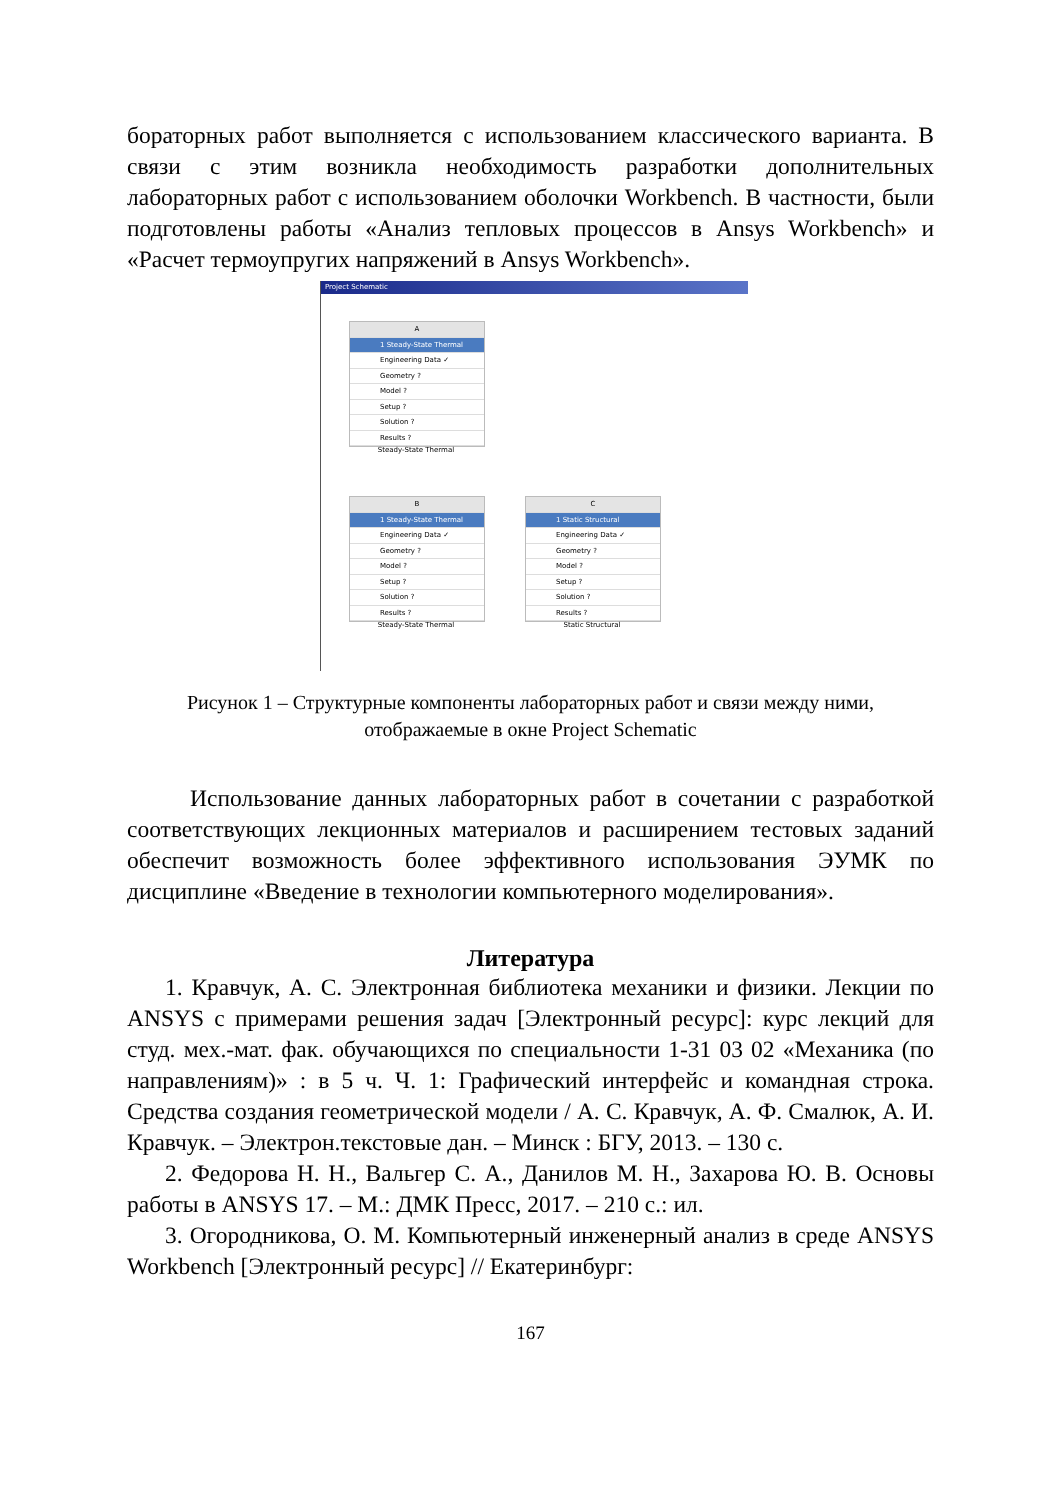бораторных работ выполняется с использованием классического варианта. В связи с этим возникла необходимость разработки дополнительных лабораторных работ с использованием оболочки Workbench. В частности, были подготовлены работы «Анализ тепловых процессов в Ansys Workbench» и «Расчет термоупругих напряжений в Ansys Workbench».
Project Schematic
A
1 Steady-State Thermal
Engineering Data ✓
Geometry ?
Model ?
Setup ?
Solution ?
Results ?
Steady-State Thermal
B
1 Steady-State Thermal
Engineering Data ✓
Geometry ?
Model ?
Setup ?
Solution ?
Results ?
Steady-State Thermal
C
1 Static Structural
Engineering Data ✓
Geometry ?
Model ?
Setup ?
Solution ?
Results ?
Static Structural
Рисунок 1 – Структурные компоненты лабораторных работ и связи между ними,
отображаемые в окне Project Schematic
Использование данных лабораторных работ в сочетании с разработкой соответствующих лекционных материалов и расширением тестовых заданий обеспечит возможность более эффективного использования ЭУМК по дисциплине «Введение в технологии компьютерного моделирования».
Литература
1. Кравчук, А. С. Электронная библиотека механики и физики. Лекции по ANSYS с примерами решения задач [Электронный ресурс]: курс лекций для студ. мех.-мат. фак. обучающихся по специальности 1-31 03 02 «Механика (по направлениям)» : в 5 ч. Ч. 1: Графический интерфейс и командная строка. Средства создания геометрической модели / А. С. Кравчук, А. Ф. Смалюк, А. И. Кравчук. – Электрон.текстовые дан. – Минск : БГУ, 2013. – 130 с.
2. Федорова Н. Н., Вальгер С. А., Данилов М. Н., Захарова Ю. В. Основы работы в ANSYS 17. – М.: ДМК Пресс, 2017. – 210 с.: ил.
3. Огородникова, О. М. Компьютерный инженерный анализ в среде ANSYS Workbench [Электронный ресурс] // Екатеринбург:
167